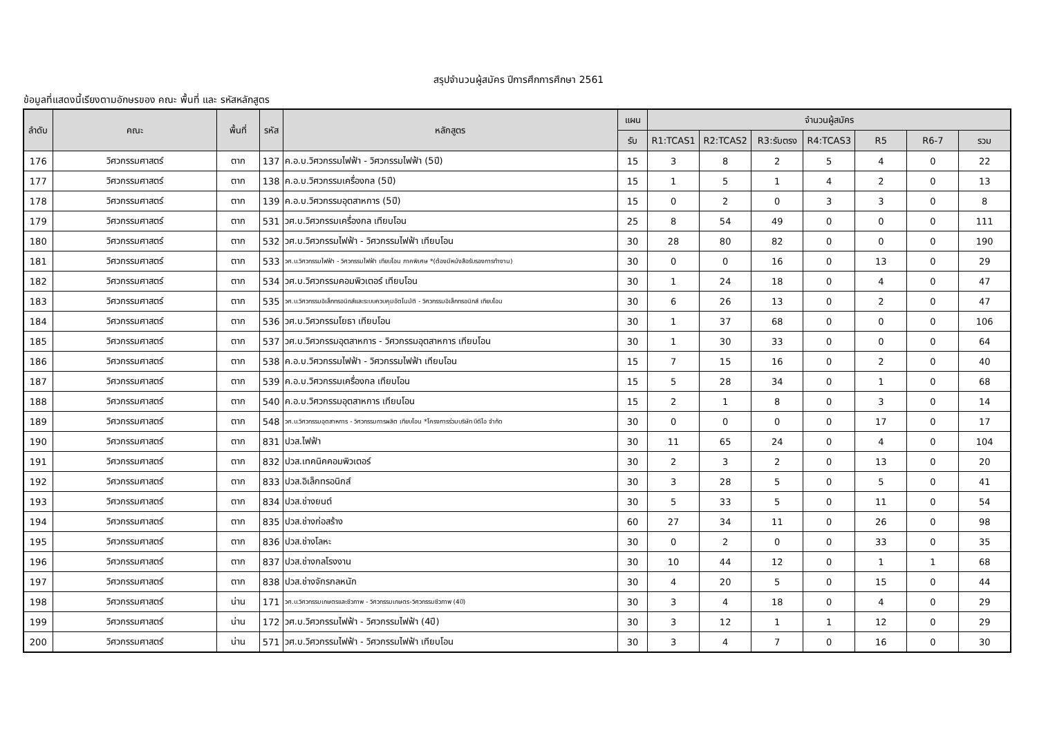สรุปจำนวนผู้สมัคร ปีการศึกการศึกษา 2561
ข้อมูลที่แสดงนี้เรียงตามอักษรของ คณะ พื้นที่ และ รหัสหลักสูตร
| ลำดับ | คณะ | พื้นที่ | รหัส | หลักสูตร | แผน | จำนวนผู้สมัคร | | | | | | |
| --- | --- | --- | --- | --- | --- | --- | --- | --- | --- | --- | --- | --- |
| | | | | | รับ | R1:TCAS1 | R2:TCAS2 | R3:รับตรง | R4:TCAS3 | R5 | R6-7 | รวม |
| 176 | วิศวกรรมศาสตร์ | ตาก | 137 | ค.อ.บ.วิศวกรรมไฟฟ้า - วิศวกรรมไฟฟ้า (5ปี) | 15 | 3 | 8 | 2 | 5 | 4 | 0 | 22 |
| 177 | วิศวกรรมศาสตร์ | ตาก | 138 | ค.อ.บ.วิศวกรรมเครื่องกล (5ปี) | 15 | 1 | 5 | 1 | 4 | 2 | 0 | 13 |
| 178 | วิศวกรรมศาสตร์ | ตาก | 139 | ค.อ.บ.วิศวกรรมอุตสาหการ (5ปี) | 15 | 0 | 2 | 0 | 3 | 3 | 0 | 8 |
| 179 | วิศวกรรมศาสตร์ | ตาก | 531 | วศ.บ.วิศวกรรมเครื่องกล เทียบโอน | 25 | 8 | 54 | 49 | 0 | 0 | 0 | 111 |
| 180 | วิศวกรรมศาสตร์ | ตาก | 532 | วศ.บ.วิศวกรรมไฟฟ้า - วิศวกรรมไฟฟ้า เทียบโอน | 30 | 28 | 80 | 82 | 0 | 0 | 0 | 190 |
| 181 | วิศวกรรมศาสตร์ | ตาก | 533 | วศ.บ.วิศวกรรมไฟฟ้า - วิศวกรรมไฟฟ้า เทียบโอน ภาคพิเศษ *(ต้องมีหนังสือรับรองการทำงาน) | 30 | 0 | 0 | 16 | 0 | 13 | 0 | 29 |
| 182 | วิศวกรรมศาสตร์ | ตาก | 534 | วศ.บ.วิศวกรรมคอมพิวเตอร์ เทียบโอน | 30 | 1 | 24 | 18 | 0 | 4 | 0 | 47 |
| 183 | วิศวกรรมศาสตร์ | ตาก | 535 | วศ.บ.วิศวกรรมอิเล็กทรอนิกส์และระบบควบคุมอัตโนมัติ - วิศวกรรมอิเล็กทรอนิกส์ เทียบโอน | 30 | 6 | 26 | 13 | 0 | 2 | 0 | 47 |
| 184 | วิศวกรรมศาสตร์ | ตาก | 536 | วศ.บ.วิศวกรรมโยธา เทียบโอน | 30 | 1 | 37 | 68 | 0 | 0 | 0 | 106 |
| 185 | วิศวกรรมศาสตร์ | ตาก | 537 | วศ.บ.วิศวกรรมอุตสาหการ - วิศวกรรมอุตสาหการ เทียบโอน | 30 | 1 | 30 | 33 | 0 | 0 | 0 | 64 |
| 186 | วิศวกรรมศาสตร์ | ตาก | 538 | ค.อ.บ.วิศวกรรมไฟฟ้า - วิศวกรรมไฟฟ้า เทียบโอน | 15 | 7 | 15 | 16 | 0 | 2 | 0 | 40 |
| 187 | วิศวกรรมศาสตร์ | ตาก | 539 | ค.อ.บ.วิศวกรรมเครื่องกล เทียบโอน | 15 | 5 | 28 | 34 | 0 | 1 | 0 | 68 |
| 188 | วิศวกรรมศาสตร์ | ตาก | 540 | ค.อ.บ.วิศวกรรมอุตสาหการ เทียบโอน | 15 | 2 | 1 | 8 | 0 | 3 | 0 | 14 |
| 189 | วิศวกรรมศาสตร์ | ตาก | 548 | วศ.บ.วิศวกรรมอุตสาหการ - วิศวกรรมการผลิต เทียบโอน *โครงการร่วมบริษัท บีดีไอ จำกัด | 30 | 0 | 0 | 0 | 0 | 17 | 0 | 17 |
| 190 | วิศวกรรมศาสตร์ | ตาก | 831 | ปวส.ไฟฟ้า | 30 | 11 | 65 | 24 | 0 | 4 | 0 | 104 |
| 191 | วิศวกรรมศาสตร์ | ตาก | 832 | ปวส.เทคนิคคอมพิวเตอร์ | 30 | 2 | 3 | 2 | 0 | 13 | 0 | 20 |
| 192 | วิศวกรรมศาสตร์ | ตาก | 833 | ปวส.อิเล็กทรอนิกส์ | 30 | 3 | 28 | 5 | 0 | 5 | 0 | 41 |
| 193 | วิศวกรรมศาสตร์ | ตาก | 834 | ปวส.ช่างยนต์ | 30 | 5 | 33 | 5 | 0 | 11 | 0 | 54 |
| 194 | วิศวกรรมศาสตร์ | ตาก | 835 | ปวส.ช่างก่อสร้าง | 60 | 27 | 34 | 11 | 0 | 26 | 0 | 98 |
| 195 | วิศวกรรมศาสตร์ | ตาก | 836 | ปวส.ช่างโลหะ | 30 | 0 | 2 | 0 | 0 | 33 | 0 | 35 |
| 196 | วิศวกรรมศาสตร์ | ตาก | 837 | ปวส.ช่างกลโรงงาน | 30 | 10 | 44 | 12 | 0 | 1 | 1 | 68 |
| 197 | วิศวกรรมศาสตร์ | ตาก | 838 | ปวส.ช่างจักรกลหนัก | 30 | 4 | 20 | 5 | 0 | 15 | 0 | 44 |
| 198 | วิศวกรรมศาสตร์ | น่าน | 171 | วศ.บ.วิศวกรรมเกษตรและชีวภาพ - วิศวกรรมเกษตร-วิศวกรรมชีวภาพ (4ปี) | 30 | 3 | 4 | 18 | 0 | 4 | 0 | 29 |
| 199 | วิศวกรรมศาสตร์ | น่าน | 172 | วศ.บ.วิศวกรรมไฟฟ้า - วิศวกรรมไฟฟ้า (4ปี) | 30 | 3 | 12 | 1 | 1 | 12 | 0 | 29 |
| 200 | วิศวกรรมศาสตร์ | น่าน | 571 | วศ.บ.วิศวกรรมไฟฟ้า - วิศวกรรมไฟฟ้า เทียบโอน | 30 | 3 | 4 | 7 | 0 | 16 | 0 | 30 |